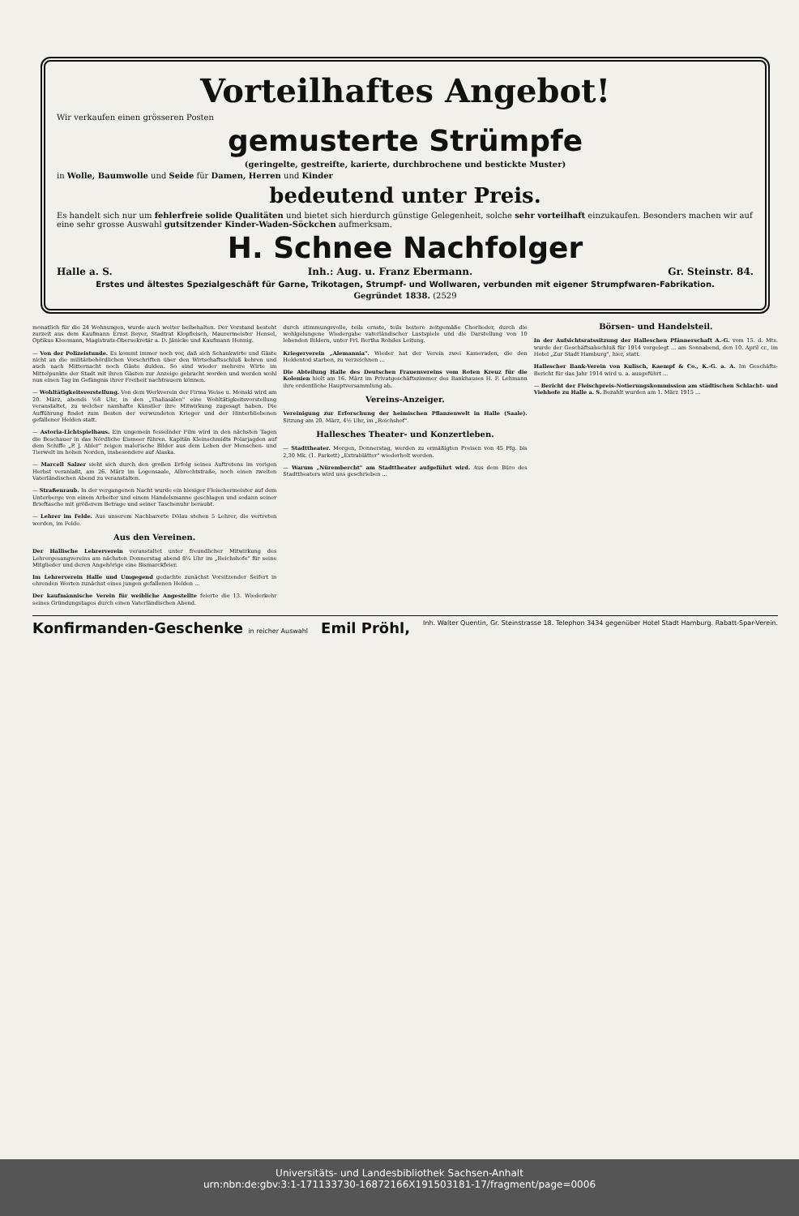Vorteilhaftes Angebot!
Wir verkaufen einen grösseren Posten
gemusterte Strümpfe
(geringelte, gestreifte, karierte, durchbrochene und bestickte Muster)
in Wolle, Baumwolle und Seide für Damen, Herren und Kinder
bedeutend unter Preis.
Es handelt sich nur um fehlerfreie solide Qualitäten und bietet sich hierdurch günstige Gelegenheit, solche sehr vorteilhaft einzukaufen. Besonders machen wir auf eine sehr grosse Auswahl gutsitzender Kinder-Waden-Söckchen aufmerksam.
H. Schnee Nachfolger
Halle a. S. Inh.: Aug. u. Franz Ebermann. Gr. Steinstr. 84.
Erstes und ältestes Spezialgeschäft für Garne, Trikotagen, Strumpf- und Wollwaren, verbunden mit eigener Strumpfwaren-Fabrikation.
Gegründet 1838. (2529
monatlich für die 24 Wohnungen, wurde auch weiter beibehalten. Der Vorstand besteht zurzeit aus dem Kaufmann Ernst Beyer, Stadtrat Klopfleisch, Maurermeister Hensel, Optikus Kleemann, Magistrats-Obersekretär a. D. Jänicke und Kaufmann Hennig.
— Von der Polizeistunde. Es kommt immer noch vor, daß sich Schankwirte und Gäste nicht an die militärbehördlichen Vorschriften über den Wirtschaftsschluß kehren und auch nach Mitternacht noch Gäste dulden. So sind wieder mehrere Wirte im Mittelpunkte der Stadt mit ihren Gästen zur Anzeige gebracht worden und werden wohl nun einen Tag im Gefängnis ihrer Freiheit nachtrauern können.
— Wohltätigkeitsvorstellung. Von dem Werkverein der Firma Weise u. Monski wird am 20. März, abends ½8 Uhr, in den „Thaliasälen" eine Wohltätigkeitsvorstellung veranstaltet, zu welcher namhafte Künstler ihre Mitwirkung zugesagt haben. Die Aufführung findet zum Besten der verwundeten Krieger und der Hinterbliebenen gefallener Helden statt.
— Astoria-Lichtspielhaus. Ein ungemein fesselnder Film wird in den nächsten Tagen die Beschauer in das Nördliche Eismeer führen. Kapitän Kleinschmidts Polarjagden auf dem Schiffe „P. J. Abler" zeigen malerische Bilder aus dem Leben der Menschen- und Tierwelt im hohen Norden, insbesondere auf Alaska.
— Marcell Salzer sieht sich durch den großen Erfolg seines Auftretens im vorigen Herbst veranlaßt, am 26. März im Logensaale, Albrechtstraße, noch einen zweiten Vaterländischen Abend zu veranstalten.
— Straßenraub. In der vergangenen Nacht wurde ein hiesiger Fleischermeister auf dem Unterberge von einem Arbeiter und einem Handelsmanne geschlagen und sodann seiner Brieftasche mit größerem Betrage und seiner Taschenuhr beraubt.
— Lehrer im Felde. Aus unserem Nachbarorte Dölau stehen 5 Lehrer, die vertreten werden, im Felde.
Aus den Vereinen.
Der Hallische Lehrerverein veranstaltet unter freundlicher Mitwirkung des Lehrergesangvereins am nächsten Donnerstag abend 8¼ Uhr im „Reichshofe" für seine Mitglieder und deren Angehörige eine Bismarckfeier.
Im Lehrerverein Halle und Umgegend gedachte zunächst Vorsitzender Seifert in ehrenden Worten zunächst eines jungen gefallenen Helden ...
Der kaufmännische Verein für weibliche Angestellte feierte die 13. Wiederkehr seines Gründungstages durch einen Vaterländischen Abend.
durch stimmungsvolle, teils ernste, teils heitere zeitgemäße Chorlieder, durch die wohlgelungene Wiedergabe vaterländischer Lustspiele und die Darstellung von 10 lebenden Bildern, unter Frl. Bertha Rohdes Leitung.
Kriegerverein „Alemannia". Wieder hat der Verein zwei Kameraden, die den Heldentod starben, zu verzeichnen ...
Die Abteilung Halle des Deutschen Frauenvereins vom Roten Kreuz für die Kolonien hielt am 16. März im Privatgeschäftszimmer des Bankhauses H. F. Lehmann ihre ordentliche Hauptversammlung ab.
Vereins-Anzeiger.
Vereinigung zur Erforschung der heimischen Pflanzenwelt in Halle (Saale). Sitzung am 20. März, 4½ Uhr, im „Reichshof".
Hallesches Theater- und Konzertleben.
— Stadttheater. Morgen, Donnerstag, werden zu ermäßigten Preisen von 45 Pfg. bis 2,30 Mk. (1. Parkett) „Extrablätter" wiederholt werden.
— Warum „Nürembercht" am Stadttheater aufgeführt wird. Aus dem Büro des Stadttheaters wird uns geschrieben ...
Börsen- und Handelsteil.
In der Aufsichtsratssitzung der Halleschen Pfännerschaft A.-G. vom 15. d. Mts. wurde der Geschäftsabschluß für 1914 vorgelegt ... am Sonnabend, den 10. April cr., im Hotel „Zur Stadt Hamburg", hier, statt.
Hallescher Bank-Verein von Kulisch, Kaempf & Co., K.-G. a. A. Im Geschäfts-Bericht für das Jahr 1914 wird u. a. ausgeführt ...
— Bericht der Fleischpreis-Notierungskommission am städtischen Schlacht- und Viehhofe zu Halle a. S. Bezahlt wurden am 1. März 1915 ...
Konfirmanden-Geschenke in reicher Auswahl Emil Pröhl, Inh. Walter Quentin, Gr. Steinstrasse 18. Telephon 3434 gegenüber Hotel Stadt Hamburg. Rabatt-Spar-Verein.
Universitäts- und Landesbibliothek Sachsen-Anhalt
urn:nbn:de:gbv:3:1-171133730-16872166X191503181-17/fragment/page=0006